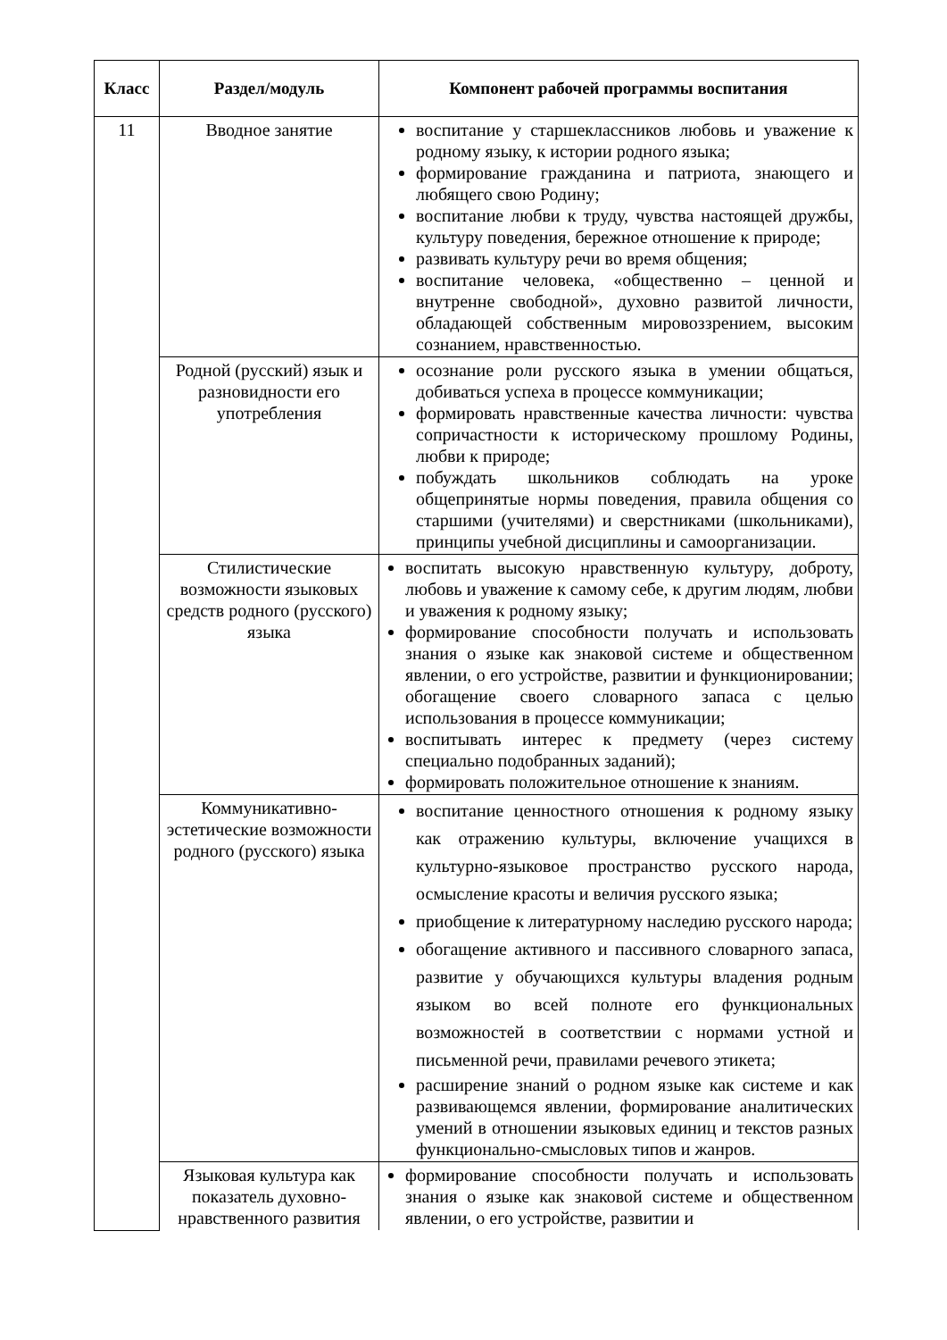| Класс | Раздел/модуль | Компонент рабочей программы воспитания |
| --- | --- | --- |
| 11 | Вводное занятие | воспитание у старшеклассников любовь и уважение к родному языку, к истории родного языка; формирование гражданина и патриота, знающего и любящего свою Родину; воспитание любви к труду, чувства настоящей дружбы, культуру поведения, бережное отношение к природе; развивать культуру речи во время общения; воспитание человека, «общественно – ценной и внутренне свободной», духовно развитой личности, обладающей собственным мировоззрением, высоким сознанием, нравственностью. |
| | Родной (русский) язык и разновидности его употребления | осознание роли русского языка в умении общаться, добиваться успеха в процессе коммуникации; формировать нравственные качества личности: чувства сопричастности к историческому прошлому Родины, любви к природе; побуждать школьников соблюдать на уроке общепринятые нормы поведения, правила общения со старшими (учителями) и сверстниками (школьниками), принципы учебной дисциплины и самоорганизации. |
| | Стилистические возможности языковых средств родного (русского) языка | воспитать высокую нравственную культуру, доброту, любовь и уважение к самому себе, к другим людям, любви и уважения к родному языку; формирование способности получать и использовать знания о языке как знаковой системе и общественном явлении, о его устройстве, развитии и функционировании; обогащение своего словарного запаса с целью использования в процессе коммуникации; воспитывать интерес к предмету (через систему специально подобранных заданий); формировать положительное отношение к знаниям. |
| | Коммуникативно-эстетические возможности родного (русского) языка | воспитание ценностного отношения к родному языку как отражению культуры, включение учащихся в культурно-языковое пространство русского народа, осмысление красоты и величия русского языка; приобщение к литературному наследию русского народа; обогащение активного и пассивного словарного запаса, развитие у обучающихся культуры владения родным языком во всей полноте его функциональных возможностей в соответствии с нормами устной и письменной речи, правилами речевого этикета; расширение знаний о родном языке как системе и как развивающемся явлении, формирование аналитических умений в отношении языковых единиц и текстов разных функционально-смысловых типов и жанров. |
| | Языковая культура как показатель духовно-нравственного развития | формирование способности получать и использовать знания о языке как знаковой системе и общественном явлении, о его устройстве, развитии и |